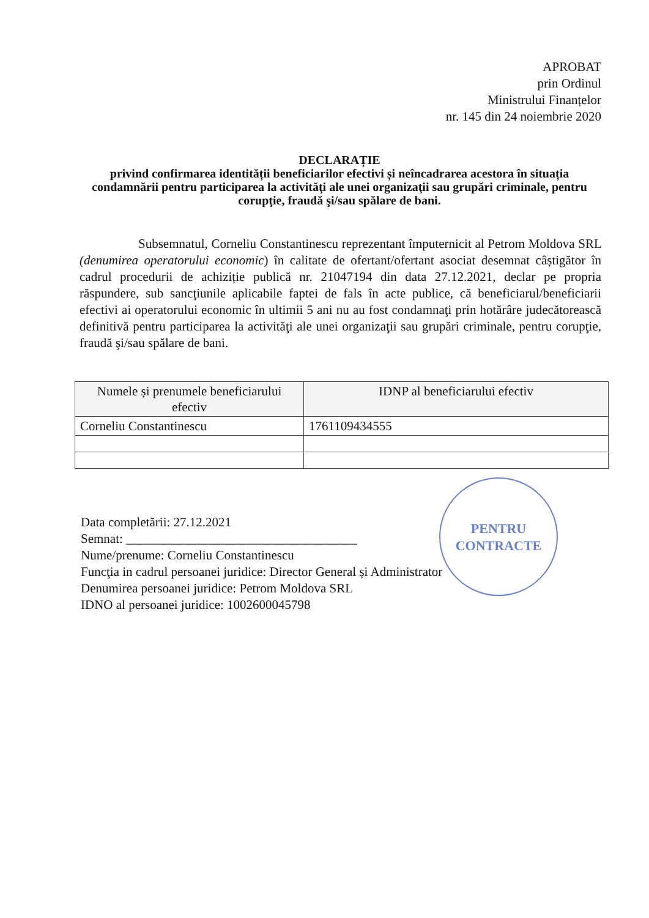APROBAT
prin Ordinul
Ministrului Finanțelor
nr. 145 din 24 noiembrie 2020
DECLARAȚIE
privind confirmarea identității beneficiarilor efectivi și neîncadrarea acestora în situația condamnării pentru participarea la activităţi ale unei organizaţii sau grupări criminale, pentru corupţie, fraudă şi/sau spălare de bani.
Subsemnatul, Corneliu Constantinescu reprezentant împuternicit al Petrom Moldova SRL (denumirea operatorului economic) în calitate de ofertant/ofertant asociat desemnat câștigător în cadrul procedurii de achiziție publică nr. 21047194 din data 27.12.2021, declar pe propria răspundere, sub sancţiunile aplicabile faptei de fals în acte publice, că beneficiarul/beneficiarii efectivi ai operatorului economic în ultimii 5 ani nu au fost condamnaţi prin hotărâre judecătorească definitivă pentru participarea la activităţi ale unei organizaţii sau grupări criminale, pentru corupţie, fraudă şi/sau spălare de bani.
| Numele și prenumele beneficiarului efectiv | IDNP al beneficiarului efectiv |
| --- | --- |
| Corneliu Constantinescu | 1761109434555 |
PENTRU
CONTRACTE
Data completării: 27.12.2021
Semnat: ____________________________________
Nume/prenume: Corneliu Constantinescu
Funcţia in cadrul persoanei juridice: Director General și Administrator
Denumirea persoanei juridice: Petrom Moldova SRL
IDNO al persoanei juridice: 1002600045798